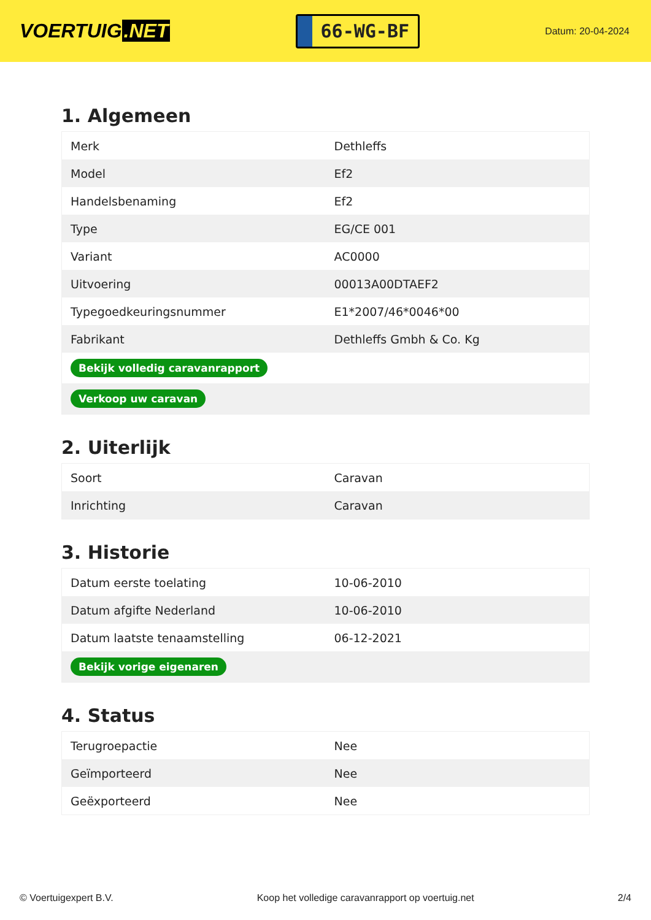VOERTUIG.NET
66-WG-BF
Datum: 20-04-2024
1. Algemeen
| Merk | Dethleffs |
| Model | Ef2 |
| Handelsbenaming | Ef2 |
| Type | EG/CE 001 |
| Variant | AC0000 |
| Uitvoering | 00013A00DTAEF2 |
| Typegoedkeuringsnummer | E1*2007/46*0046*00 |
| Fabrikant | Dethleffs Gmbh & Co. Kg |
| Bekijk volledig caravanrapport | |
| Verkoop uw caravan | |
2. Uiterlijk
| Soort | Caravan |
| Inrichting | Caravan |
3. Historie
| Datum eerste toelating | 10-06-2010 |
| Datum afgifte Nederland | 10-06-2010 |
| Datum laatste tenaamstelling | 06-12-2021 |
| Bekijk vorige eigenaren | |
4. Status
| Terugroepactie | Nee |
| Geïmporteerd | Nee |
| Geëxporteerd | Nee |
© Voertuigexpert B.V. Koop het volledige caravanrapport op voertuig.net 2/4